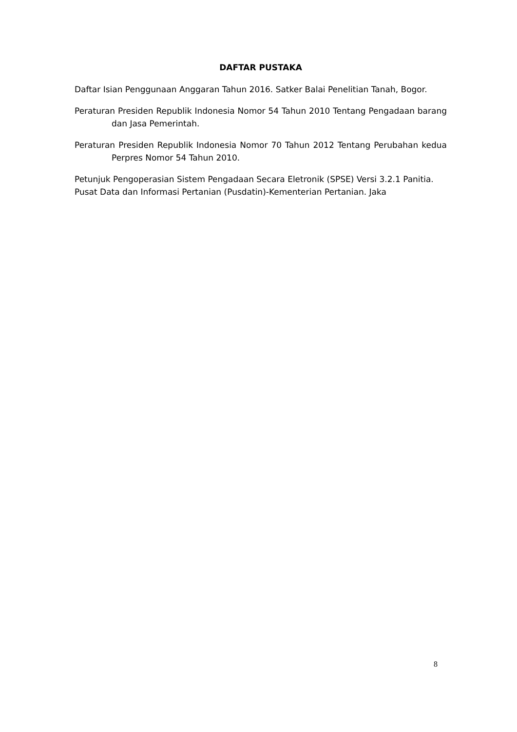DAFTAR PUSTAKA
Daftar Isian Penggunaan Anggaran Tahun 2016. Satker Balai Penelitian Tanah, Bogor.
Peraturan Presiden Republik Indonesia Nomor 54 Tahun 2010 Tentang Pengadaan barang dan Jasa Pemerintah.
Peraturan Presiden Republik Indonesia Nomor 70 Tahun 2012 Tentang Perubahan kedua Perpres Nomor 54 Tahun 2010.
Petunjuk Pengoperasian Sistem Pengadaan Secara Eletronik (SPSE) Versi 3.2.1 Panitia.
Pusat Data dan Informasi Pertanian (Pusdatin)-Kementerian Pertanian. Jaka
8